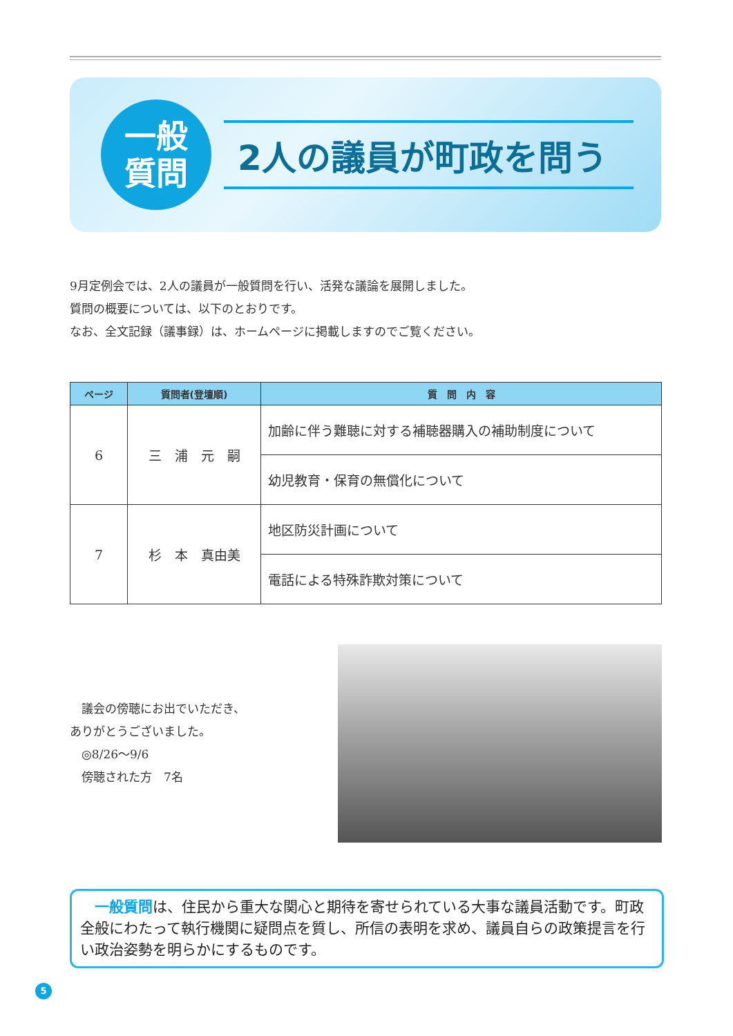一般
質問
2人の議員が町政を問う
9月定例会では、2人の議員が一般質問を行い、活発な議論を展開しました。
質問の概要については、以下のとおりです。
なお、全文記録（議事録）は、ホームページに掲載しますのでご覧ください。
| ページ | 質問者(登壇順) | 質 問 内 容 |
| --- | --- | --- |
| 6 | 三 浦 元 嗣 | 加齢に伴う難聴に対する補聴器購入の補助制度について |
| | | 幼児教育・保育の無償化について |
| 7 | 杉 本 真由美 | 地区防災計画について |
| | | 電話による特殊詐欺対策について |
　議会の傍聴にお出でいただき、
ありがとうございました。
　◎8/26～9/6
　傍聴された方　7名
　一般質問は、住民から重大な関心と期待を寄せられている大事な議員活動です。町政全般にわたって執行機関に疑問点を質し、所信の表明を求め、議員自らの政策提言を行い政治姿勢を明らかにするものです。
5